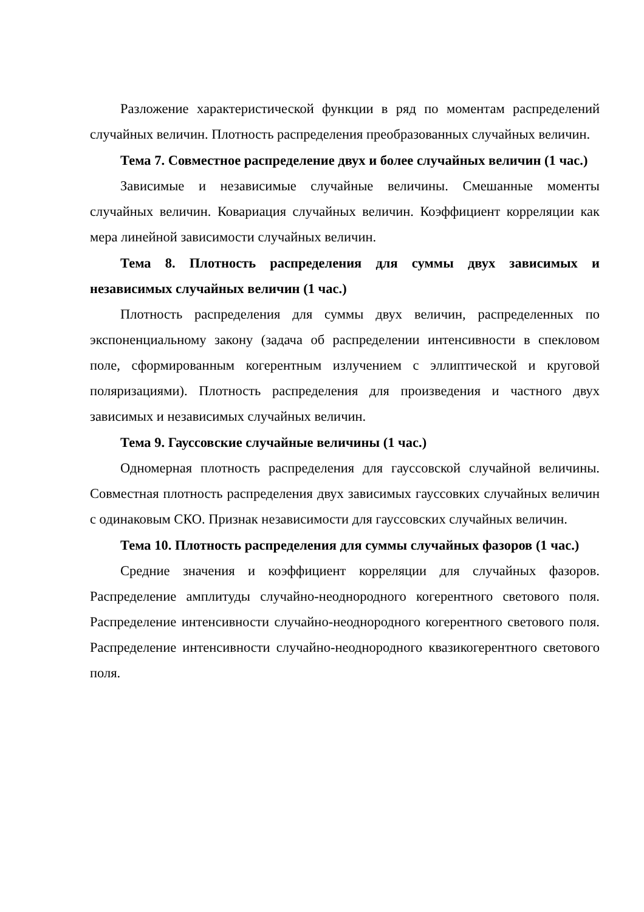Разложение характеристической функции в ряд по моментам распределений случайных величин. Плотность распределения преобразованных случайных величин.
Тема 7. Совместное распределение двух и более случайных величин (1 час.)
Зависимые и независимые случайные величины. Смешанные моменты случайных величин. Ковариация случайных величин. Коэффициент корреляции как мера линейной зависимости случайных величин.
Тема 8. Плотность распределения для суммы двух зависимых и независимых случайных величин (1 час.)
Плотность распределения для суммы двух величин, распределенных по экспоненциальному закону (задача об распределении интенсивности в спекловом поле, сформированным когерентным излучением с эллиптической и круговой поляризациями). Плотность распределения для произведения и частного двух зависимых и независимых случайных величин.
Тема 9. Гауссовские случайные величины (1 час.)
Одномерная плотность распределения для гауссовской случайной величины. Совместная плотность распределения двух зависимых гауссовких случайных величин с одинаковым СКО. Признак независимости для гауссовских случайных величин.
Тема 10. Плотность распределения для суммы случайных фазоров (1 час.)
Средние значения и коэффициент корреляции для случайных фазоров. Распределение амплитуды случайно-неоднородного когерентного светового поля. Распределение интенсивности случайно-неоднородного когерентного светового поля. Распределение интенсивности случайно-неоднородного квазикогерентного светового поля.